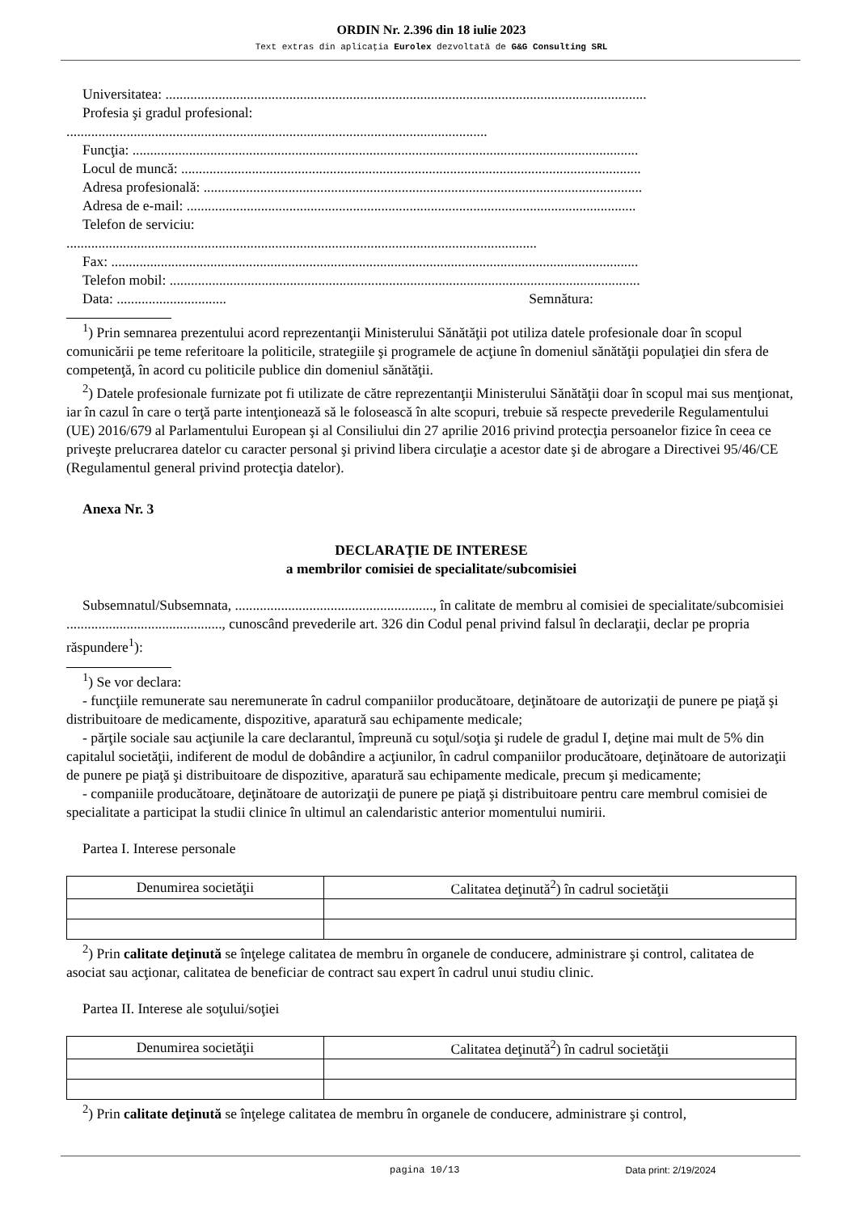ORDIN Nr. 2.396 din 18 iulie 2023
Text extras din aplicaţia Eurolex dezvoltată de G&G Consulting SRL
Universitatea: ........................................................................................................................................
Profesia şi gradul profesional:
.......................................................................................................................
Funcţia: ...............................................................................................................................................
Locul de muncă: ..................................................................................................................................
Adresa profesională: ............................................................................................................................
Adresa de e-mail: ...............................................................................................................................
Telefon de serviciu:
.....................................................................................................................................
Fax: .....................................................................................................................................................
Telefon mobil: .....................................................................................................................................
Data: ............................... Semnătura:
<sup>1</sup>) Prin semnarea prezentului acord reprezentanţii Ministerului Sănătăţii pot utiliza datele profesionale doar în scopul comunicării pe teme referitoare la politicile, strategiile şi programele de acţiune în domeniul sănătăţii populaţiei din sfera de competenţă, în acord cu politicile publice din domeniul sănătăţii.
<sup>2</sup>) Datele profesionale furnizate pot fi utilizate de către reprezentanţii Ministerului Sănătăţii doar în scopul mai sus menţionat, iar în cazul în care o terţă parte intenţionează să le folosească în alte scopuri, trebuie să respecte prevederile Regulamentului (UE) 2016/679 al Parlamentului European şi al Consiliului din 27 aprilie 2016 privind protecţia persoanelor fizice în ceea ce priveşte prelucrarea datelor cu caracter personal şi privind libera circulaţie a acestor date şi de abrogare a Directivei 95/46/CE (Regulamentul general privind protecţia datelor).
Anexa Nr. 3
DECLARAŢIE DE INTERESE
a membrilor comisiei de specialitate/subcomisiei
Subsemnatul/Subsemnata, ........................................................, în calitate de membru al comisiei de specialitate/subcomisiei ............................................, cunoscând prevederile art. 326 din Codul penal privind falsul în declaraţii, declar pe propria răspundere<sup>1</sup>):
<sup>1</sup>) Se vor declara:
- funcţiile remunerate sau neremunerate în cadrul companiilor producătoare, deţinătoare de autorizaţii de punere pe piaţă şi distribuitoare de medicamente, dispozitive, aparatură sau echipamente medicale;
- părţile sociale sau acţiunile la care declarantul, împreună cu soţul/soţia şi rudele de gradul I, deţine mai mult de 5% din capitalul societăţii, indiferent de modul de dobândire a acţiunilor, în cadrul companiilor producătoare, deţinătoare de autorizaţii de punere pe piaţă şi distribuitoare de dispozitive, aparatură sau echipamente medicale, precum şi medicamente;
- companiile producătoare, deţinătoare de autorizaţii de punere pe piaţă şi distribuitoare pentru care membrul comisiei de specialitate a participat la studii clinice în ultimul an calendaristic anterior momentului numirii.
Partea I. Interese personale
| Denumirea societăţii | Calitatea deţinută<sup>2</sup>) în cadrul societăţii |
| --- | --- |
<sup>2</sup>) Prin calitate deţinută se înţelege calitatea de membru în organele de conducere, administrare şi control, calitatea de asociat sau acţionar, calitatea de beneficiar de contract sau expert în cadrul unui studiu clinic.
Partea II. Interese ale soţului/soţiei
| Denumirea societăţii | Calitatea deţinută<sup>2</sup>) în cadrul societăţii |
| --- | --- |
<sup>2</sup>) Prin calitate deţinută se înţelege calitatea de membru în organele de conducere, administrare şi control,
pagina 10/13 Data print: 2/19/2024